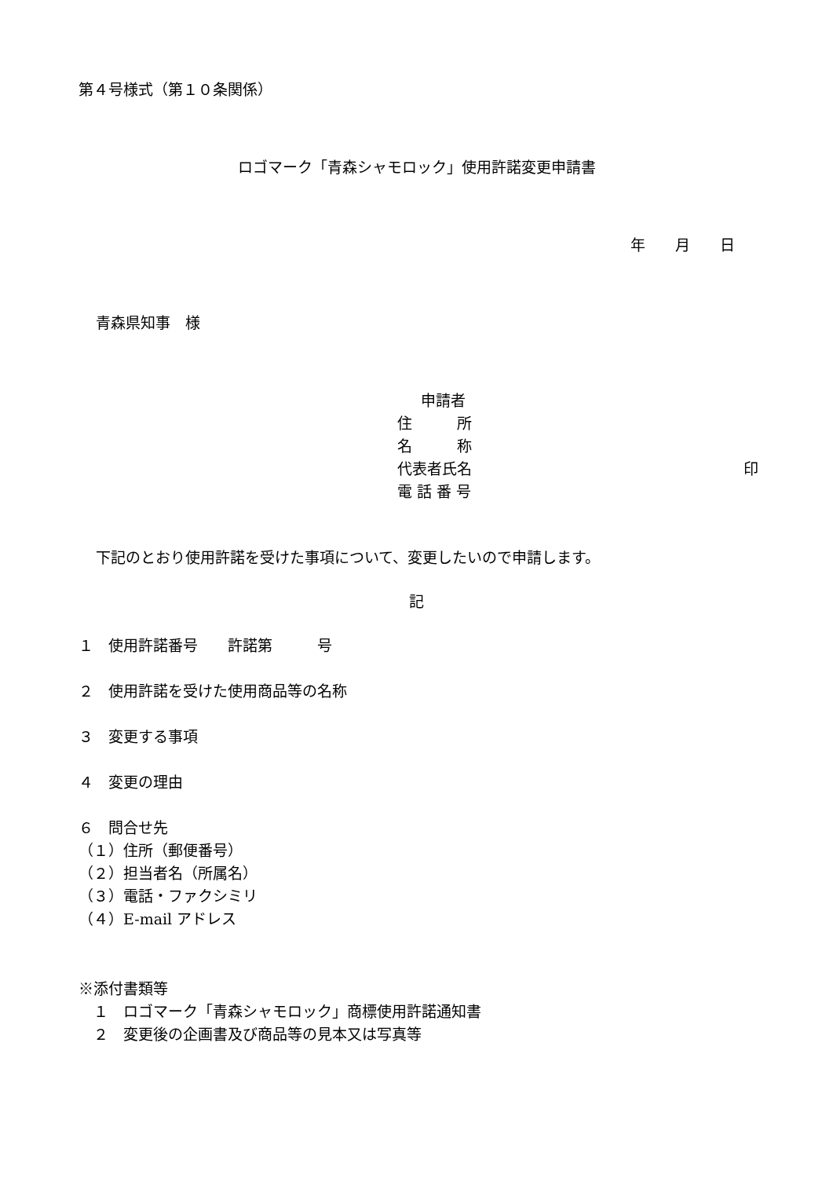第４号様式（第１０条関係）
ロゴマーク「青森シャモロック」使用許諾変更申請書
年　　月　　日
青森県知事　様
申請者
住　　　所
名　　　称
代表者氏名 印
電 話 番 号
下記のとおり使用許諾を受けた事項について、変更したいので申請します。
記
１　使用許諾番号　　許諾第　　　号
２　使用許諾を受けた使用商品等の名称
３　変更する事項
４　変更の理由
６　問合せ先
（１）住所（郵便番号）
（２）担当者名（所属名）
（３）電話・ファクシミリ
（４）E-mail アドレス
※添付書類等
　１　ロゴマーク「青森シャモロック」商標使用許諾通知書
　２　変更後の企画書及び商品等の見本又は写真等